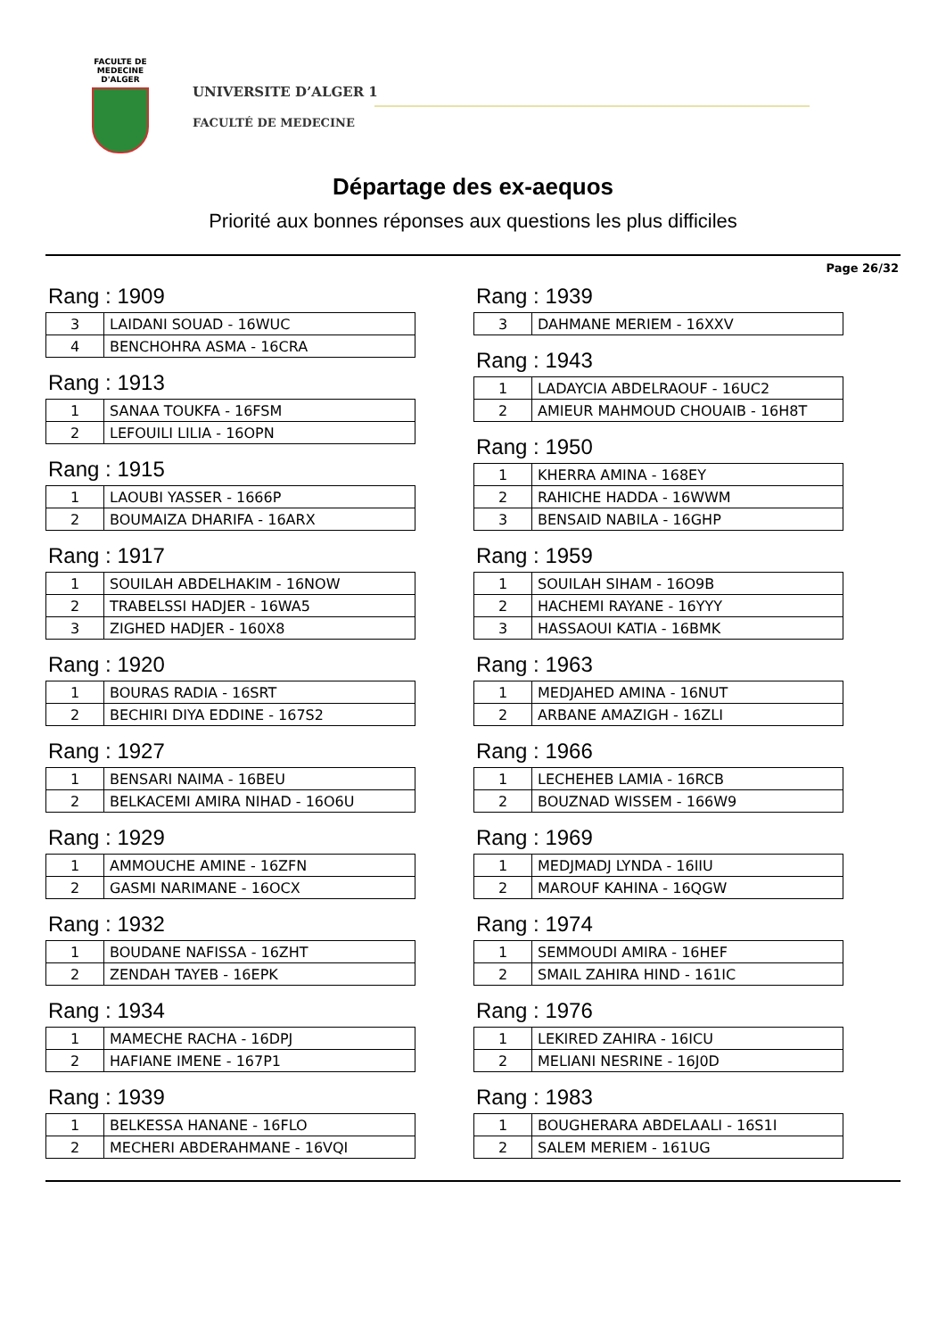FACULTE DE MEDECINE
D'ALGER
UNIVERSITE D’ALGER 1
FACULTÉ DE MEDECINE
Départage des ex-aequos
Priorité aux bonnes réponses aux questions les plus difficiles
Page 26/32
Rang : 1909
| 3 | LAIDANI SOUAD - 16WUC |
| 4 | BENCHOHRA ASMA - 16CRA |
Rang : 1913
| 1 | SANAA TOUKFA - 16FSM |
| 2 | LEFOUILI LILIA - 16OPN |
Rang : 1915
| 1 | LAOUBI YASSER - 1666P |
| 2 | BOUMAIZA DHARIFA - 16ARX |
Rang : 1917
| 1 | SOUILAH ABDELHAKIM - 16NOW |
| 2 | TRABELSSI HADJER - 16WA5 |
| 3 | ZIGHED HADJER - 160X8 |
Rang : 1920
| 1 | BOURAS RADIA - 16SRT |
| 2 | BECHIRI DIYA EDDINE - 167S2 |
Rang : 1927
| 1 | BENSARI NAIMA - 16BEU |
| 2 | BELKACEMI AMIRA NIHAD - 16O6U |
Rang : 1929
| 1 | AMMOUCHE AMINE - 16ZFN |
| 2 | GASMI NARIMANE - 16OCX |
Rang : 1932
| 1 | BOUDANE NAFISSA - 16ZHT |
| 2 | ZENDAH TAYEB - 16EPK |
Rang : 1934
| 1 | MAMECHE RACHA - 16DPJ |
| 2 | HAFIANE IMENE - 167P1 |
Rang : 1939
| 1 | BELKESSA HANANE - 16FLO |
| 2 | MECHERI ABDERAHMANE - 16VQI |
Rang : 1939
| 3 | DAHMANE MERIEM - 16XXV |
Rang : 1943
| 1 | LADAYCIA ABDELRAOUF - 16UC2 |
| 2 | AMIEUR MAHMOUD CHOUAIB - 16H8T |
Rang : 1950
| 1 | KHERRA AMINA - 168EY |
| 2 | RAHICHE HADDA - 16WWM |
| 3 | BENSAID NABILA - 16GHP |
Rang : 1959
| 1 | SOUILAH SIHAM - 16O9B |
| 2 | HACHEMI RAYANE - 16YYY |
| 3 | HASSAOUI KATIA - 16BMK |
Rang : 1963
| 1 | MEDJAHED AMINA - 16NUT |
| 2 | ARBANE AMAZIGH - 16ZLI |
Rang : 1966
| 1 | LECHEHEB LAMIA - 16RCB |
| 2 | BOUZNAD WISSEM - 166W9 |
Rang : 1969
| 1 | MEDJMADJ LYNDA - 16IIU |
| 2 | MAROUF KAHINA - 16QGW |
Rang : 1974
| 1 | SEMMOUDI AMIRA - 16HEF |
| 2 | SMAIL ZAHIRA HIND - 161IC |
Rang : 1976
| 1 | LEKIRED ZAHIRA - 16ICU |
| 2 | MELIANI NESRINE - 16J0D |
Rang : 1983
| 1 | BOUGHERARA ABDELAALI - 16S1I |
| 2 | SALEM MERIEM - 161UG |